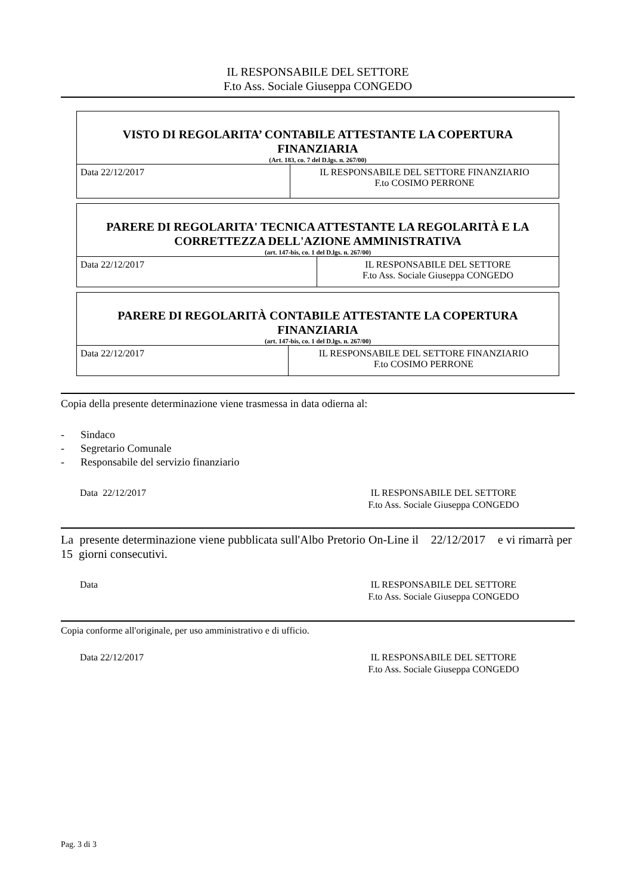IL RESPONSABILE DEL SETTORE
F.to Ass. Sociale Giuseppa CONGEDO
| VISTO DI REGOLARITA’ CONTABILE ATTESTANTE LA COPERTURA FINANZIARIA (Art. 183, co. 7 del D.lgs. n. 267/00) | |
| Data 22/12/2017 | IL RESPONSABILE DEL SETTORE FINANZIARIO F.to COSIMO PERRONE |
| PARERE DI REGOLARITA' TECNICA ATTESTANTE LA REGOLARITÀ E LA CORRETTEZZA DELL'AZIONE AMMINISTRATIVA (art. 147-bis, co. 1 del D.lgs. n. 267/00) | |
| Data 22/12/2017 | IL RESPONSABILE DEL SETTORE F.to Ass. Sociale Giuseppa CONGEDO |
| PARERE DI REGOLARITÀ CONTABILE ATTESTANTE LA COPERTURA FINANZIARIA (art. 147-bis, co. 1 del D.lgs. n. 267/00) | |
| Data 22/12/2017 | IL RESPONSABILE DEL SETTORE FINANZIARIO F.to COSIMO PERRONE |
Copia della presente determinazione viene trasmessa in data odierna al:
- Sindaco
- Segretario Comunale
- Responsabile del servizio finanziario
Data 22/12/2017 IL RESPONSABILE DEL SETTORE
F.to Ass. Sociale Giuseppa CONGEDO
La presente determinazione viene pubblicata sull'Albo Pretorio On-Line il 22/12/2017 e vi rimarrà per 15 giorni consecutivi.
Data IL RESPONSABILE DEL SETTORE
F.to Ass. Sociale Giuseppa CONGEDO
Copia conforme all'originale, per uso amministrativo e di ufficio.
Data 22/12/2017 IL RESPONSABILE DEL SETTORE
F.to Ass. Sociale Giuseppa CONGEDO
Pag. 3 di 3